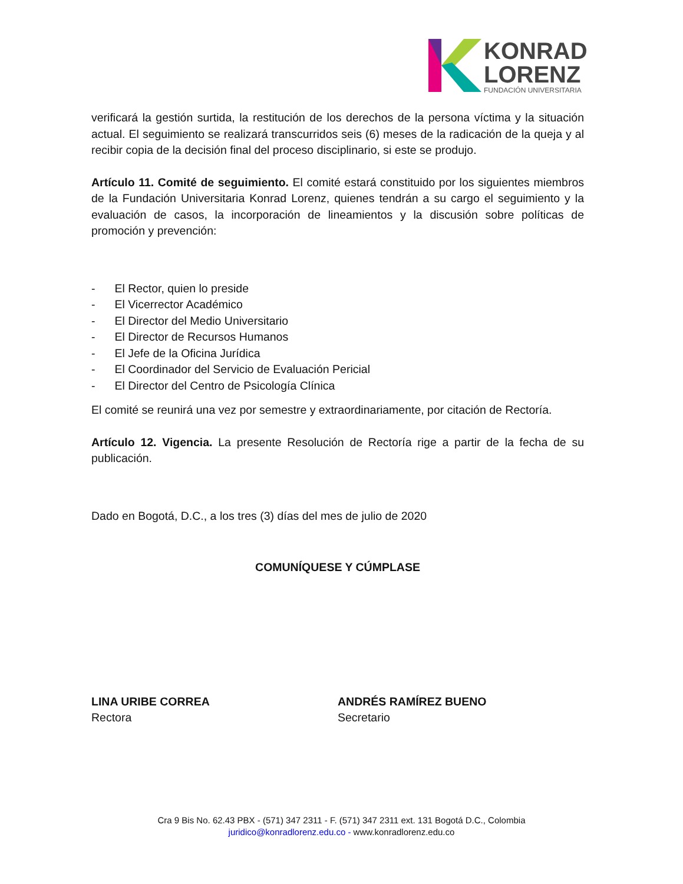KONRAD
LORENZ
FUNDACIÓN UNIVERSITARIA
verificará la gestión surtida, la restitución de los derechos de la persona víctima y la situación actual. El seguimiento se realizará transcurridos seis (6) meses de la radicación de la queja y al recibir copia de la decisión final del proceso disciplinario, si este se produjo.
Artículo 11. Comité de seguimiento. El comité estará constituido por los siguientes miembros de la Fundación Universitaria Konrad Lorenz, quienes tendrán a su cargo el seguimiento y la evaluación de casos, la incorporación de lineamientos y la discusión sobre políticas de promoción y prevención:
- El Rector, quien lo preside
- El Vicerrector Académico
- El Director del Medio Universitario
- El Director de Recursos Humanos
- El Jefe de la Oficina Jurídica
- El Coordinador del Servicio de Evaluación Pericial
- El Director del Centro de Psicología Clínica
El comité se reunirá una vez por semestre y extraordinariamente, por citación de Rectoría.
Artículo 12. Vigencia. La presente Resolución de Rectoría rige a partir de la fecha de su publicación.
Dado en Bogotá, D.C., a los tres (3) días del mes de julio de 2020
COMUNÍQUESE Y CÚMPLASE
LINA URIBE CORREA
Rectora
ANDRÉS RAMÍREZ BUENO
Secretario
Cra 9 Bis No. 62.43 PBX - (571) 347 2311 - F. (571) 347 2311 ext. 131 Bogotá D.C., Colombia
juridico@konradlorenz.edu.co - www.konradlorenz.edu.co